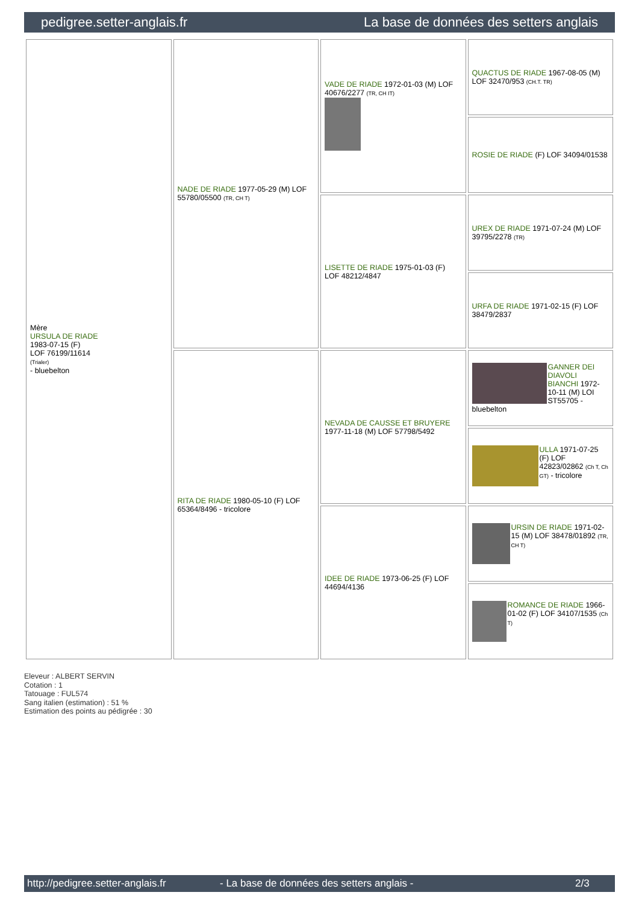pedigree.setter-anglais.fr La base de données des setters anglais
| Mère URSULA DE RIADE 1983-07-15 (F) LOF 76199/11614 (Trialer) - bluebelton | NADE DE RIADE 1977-05-29 (M) LOF 55780/05500 (TR, CH T) | VADE DE RIADE 1972-01-03 (M) LOF 40676/2277 (TR, CH IT) | QUACTUS DE RIADE 1967-08-05 (M) LOF 32470/953 (CH.T. TR) |
| | | | ROSIE DE RIADE (F) LOF 34094/01538 |
| | | LISETTE DE RIADE 1975-01-03 (F) LOF 48212/4847 | UREX DE RIADE 1971-07-24 (M) LOF 39795/2278 (TR) |
| | | | URFA DE RIADE 1971-02-15 (F) LOF 38479/2837 |
| | RITA DE RIADE 1980-05-10 (F) LOF 65364/8496 - tricolore | NEVADA DE CAUSSE ET BRUYERE 1977-11-18 (M) LOF 57798/5492 | GANNER DEI DIAVOLI BIANCHI 1972-10-11 (M) LOI ST55705 - bluebelton |
| | | | ULLA 1971-07-25 (F) LOF 42823/02862 (Ch T, Ch GT) - tricolore |
| | | IDEE DE RIADE 1973-06-25 (F) LOF 44694/4136 | URSIN DE RIADE 1971-02-15 (M) LOF 38478/01892 (TR, CH T) |
| | | | ROMANCE DE RIADE 1966-01-02 (F) LOF 34107/1535 (Ch T) |
Eleveur : ALBERT SERVIN
Cotation : 1
Tatouage : FUL574
Sang italien (estimation) : 51 %
Estimation des points au pédigrée : 30
http://pedigree.setter-anglais.fr - La base de données des setters anglais - 2/3